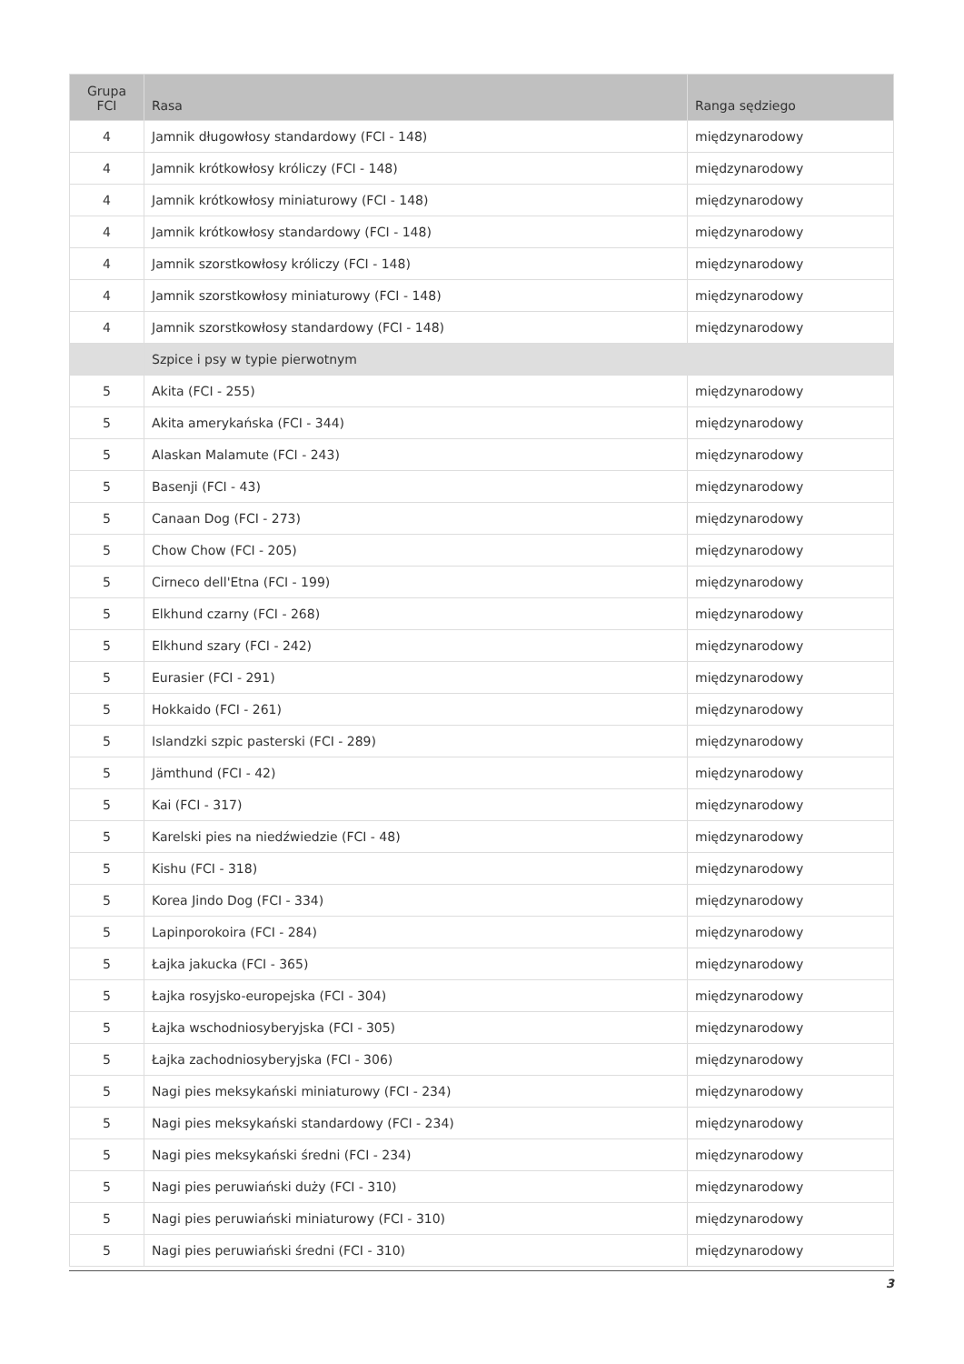| Grupa FCI | Rasa | Ranga sędziego |
| --- | --- | --- |
| 4 | Jamnik długowłosy standardowy (FCI - 148) | międzynarodowy |
| 4 | Jamnik krótkowłosy króliczy (FCI - 148) | międzynarodowy |
| 4 | Jamnik krótkowłosy miniaturowy (FCI - 148) | międzynarodowy |
| 4 | Jamnik krótkowłosy standardowy (FCI - 148) | międzynarodowy |
| 4 | Jamnik szorstkowłosy króliczy (FCI - 148) | międzynarodowy |
| 4 | Jamnik szorstkowłosy miniaturowy (FCI - 148) | międzynarodowy |
| 4 | Jamnik szorstkowłosy standardowy (FCI - 148) | międzynarodowy |
| | Szpice i psy w typie pierwotnym | |
| 5 | Akita (FCI - 255) | międzynarodowy |
| 5 | Akita amerykańska (FCI - 344) | międzynarodowy |
| 5 | Alaskan Malamute (FCI - 243) | międzynarodowy |
| 5 | Basenji (FCI - 43) | międzynarodowy |
| 5 | Canaan Dog (FCI - 273) | międzynarodowy |
| 5 | Chow Chow (FCI - 205) | międzynarodowy |
| 5 | Cirneco dell'Etna (FCI - 199) | międzynarodowy |
| 5 | Elkhund czarny (FCI - 268) | międzynarodowy |
| 5 | Elkhund szary (FCI - 242) | międzynarodowy |
| 5 | Eurasier (FCI - 291) | międzynarodowy |
| 5 | Hokkaido (FCI - 261) | międzynarodowy |
| 5 | Islandzki szpic pasterski (FCI - 289) | międzynarodowy |
| 5 | Jämthund (FCI - 42) | międzynarodowy |
| 5 | Kai (FCI - 317) | międzynarodowy |
| 5 | Karelski pies na niedźwiedzie (FCI - 48) | międzynarodowy |
| 5 | Kishu (FCI - 318) | międzynarodowy |
| 5 | Korea Jindo Dog (FCI - 334) | międzynarodowy |
| 5 | Lapinporokoira (FCI - 284) | międzynarodowy |
| 5 | Łajka jakucka (FCI - 365) | międzynarodowy |
| 5 | Łajka rosyjsko-europejska (FCI - 304) | międzynarodowy |
| 5 | Łajka wschodniosyberyjska (FCI - 305) | międzynarodowy |
| 5 | Łajka zachodniosyberyjska (FCI - 306) | międzynarodowy |
| 5 | Nagi pies meksykański miniaturowy (FCI - 234) | międzynarodowy |
| 5 | Nagi pies meksykański standardowy (FCI - 234) | międzynarodowy |
| 5 | Nagi pies meksykański średni (FCI - 234) | międzynarodowy |
| 5 | Nagi pies peruwiański duży (FCI - 310) | międzynarodowy |
| 5 | Nagi pies peruwiański miniaturowy (FCI - 310) | międzynarodowy |
| 5 | Nagi pies peruwiański średni (FCI - 310) | międzynarodowy |
3